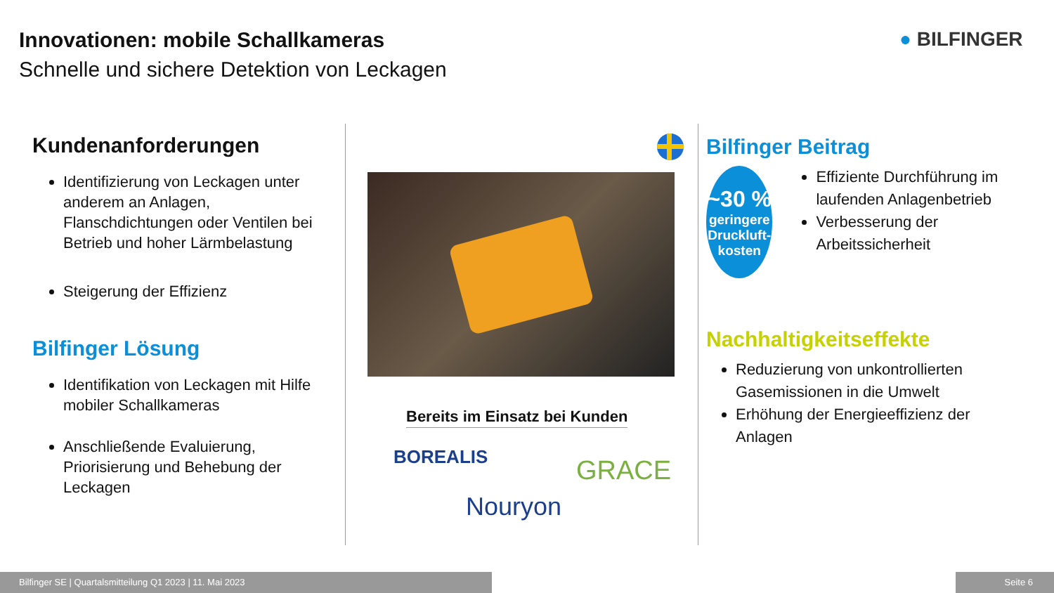Innovationen: mobile Schallkameras
Schnelle und sichere Detektion von Leckagen
● BILFINGER
Kundenanforderungen
Identifizierung von Leckagen unter anderem an Anlagen, Flanschdichtungen oder Ventilen bei Betrieb und hoher Lärmbelastung
Steigerung der Effizienz
Bilfinger Lösung
Identifikation von Leckagen mit Hilfe mobiler Schallkameras
Anschließende Evaluierung, Priorisierung und Behebung der Leckagen
Bereits im Einsatz bei Kunden
BOREALIS GRACE
Nouryon
Bilfinger Beitrag
~30 %
geringere Druckluft-kosten
Effiziente Durchführung im laufenden Anlagenbetrieb
Verbesserung der Arbeitssicherheit
Nachhaltigkeitseffekte
Reduzierung von unkontrollierten Gasemissionen in die Umwelt
Erhöhung der Energieeffizienz der Anlagen
Bilfinger SE | Quartalsmitteilung Q1 2023 | 11. Mai 2023 Seite 6